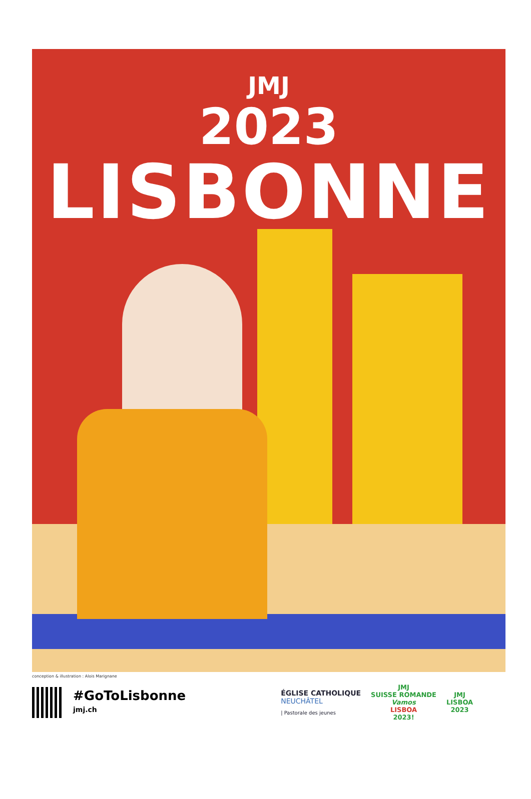JMJ
2023
LISBONNE
conception & illustration : Alois Marignane
#GoToLisbonne
jmj.ch
ÉGLISE CATHOLIQUE
NEUCHÂTEL
| Pastorale des jeunes
JMJ
SUISSE ROMANDE
Vamos
LISBOA
2023!
JMJ
LISBOA
2023